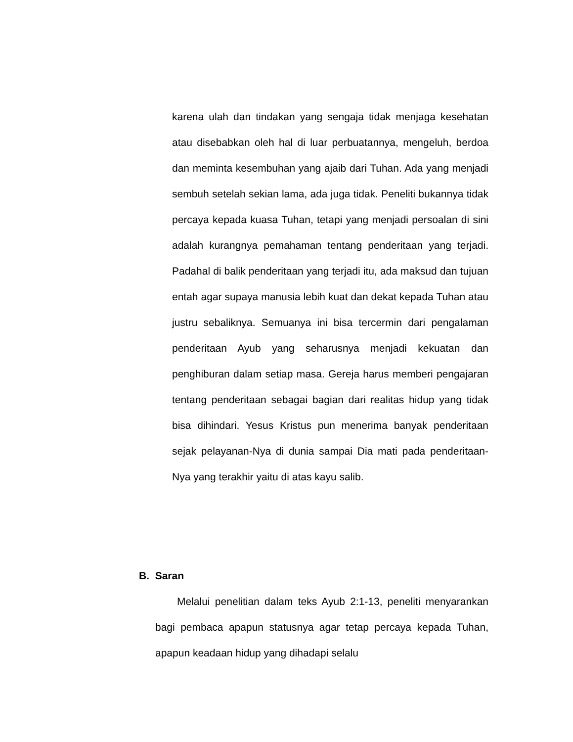karena ulah dan tindakan yang sengaja tidak menjaga kesehatan atau disebabkan oleh hal di luar perbuatannya, mengeluh, berdoa dan meminta kesembuhan yang ajaib dari Tuhan. Ada yang menjadi sembuh setelah sekian lama, ada juga tidak. Peneliti bukannya tidak percaya kepada kuasa Tuhan, tetapi yang menjadi persoalan di sini adalah kurangnya pemahaman tentang penderitaan yang terjadi. Padahal di balik penderitaan yang terjadi itu, ada maksud dan tujuan entah agar supaya manusia lebih kuat dan dekat kepada Tuhan atau justru sebaliknya. Semuanya ini bisa tercermin dari pengalaman penderitaan Ayub yang seharusnya menjadi kekuatan dan penghiburan dalam setiap masa. Gereja harus memberi pengajaran tentang penderitaan sebagai bagian dari realitas hidup yang tidak bisa dihindari. Yesus Kristus pun menerima banyak penderitaan sejak pelayanan-Nya di dunia sampai Dia mati pada penderitaan-Nya yang terakhir yaitu di atas kayu salib.
B. Saran
Melalui penelitian dalam teks Ayub 2:1-13, peneliti menyarankan bagi pembaca apapun statusnya agar tetap percaya kepada Tuhan, apapun keadaan hidup yang dihadapi selalu